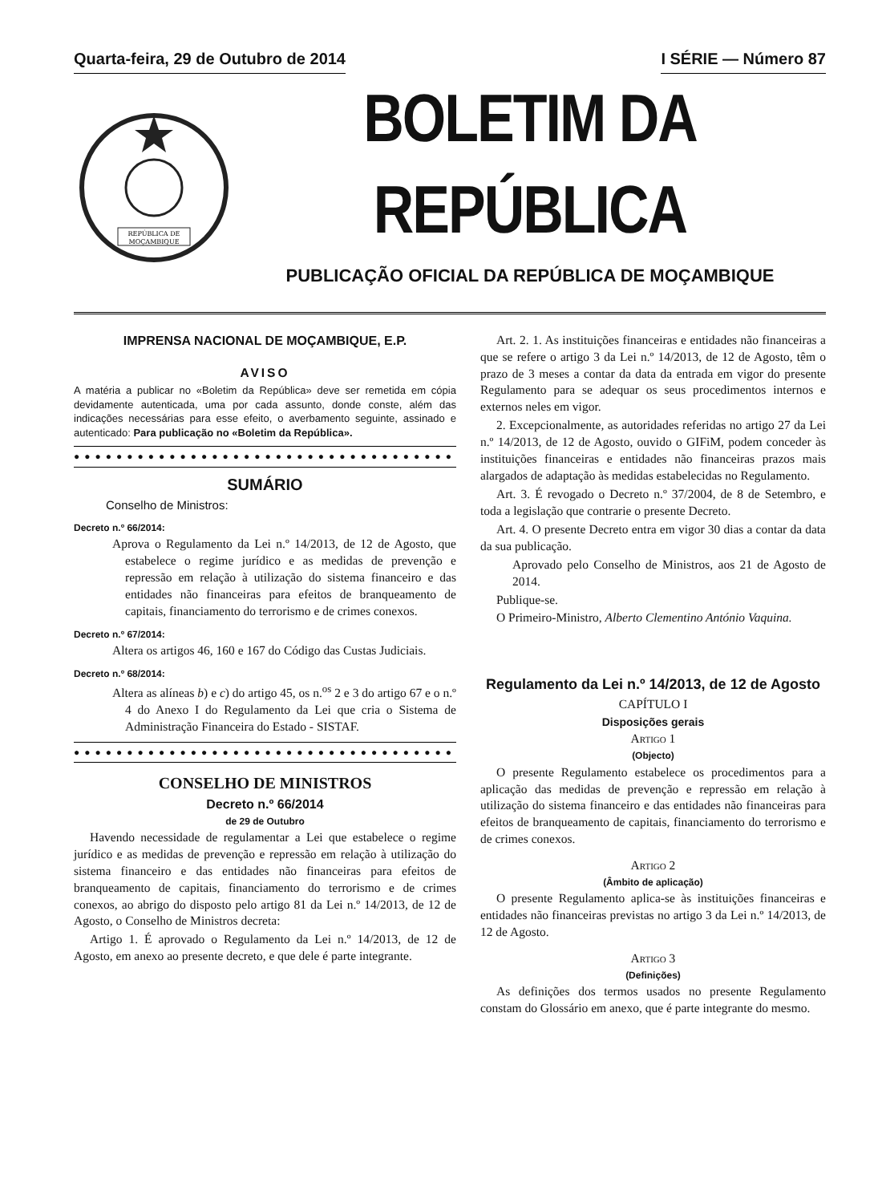Quarta-feira, 29 de Outubro de 2014
I SÉRIE — Número 87
REPÚBLICA DE
MOÇAMBIQUE
BOLETIM DA REPÚBLICA
PUBLICAÇÃO OFICIAL DA REPÚBLICA DE MOÇAMBIQUE
IMPRENSA NACIONAL DE MOÇAMBIQUE, E.P.
AVISO
A matéria a publicar no «Boletim da República» deve ser remetida em cópia devidamente autenticada, uma por cada assunto, donde conste, além das indicações necessárias para esse efeito, o averbamento seguinte, assinado e autenticado: Para publicação no «Boletim da República».
●●●●●●●●●●●●●●●●●●●●●●●●●●●●●●●●●●●●
SUMÁRIO
Conselho de Ministros:
Decreto n.º 66/2014:
Aprova o Regulamento da Lei n.º 14/2013, de 12 de Agosto, que estabelece o regime jurídico e as medidas de prevenção e repressão em relação à utilização do sistema financeiro e das entidades não financeiras para efeitos de branqueamento de capitais, financiamento do terrorismo e de crimes conexos.
Decreto n.º 67/2014:
Altera os artigos 46, 160 e 167 do Código das Custas Judiciais.
Decreto n.º 68/2014:
Altera as alíneas b) e c) do artigo 45, os n.<sup>os</sup> 2 e 3 do artigo 67 e o n.º 4 do Anexo I do Regulamento da Lei que cria o Sistema de Administração Financeira do Estado - SISTAF.
●●●●●●●●●●●●●●●●●●●●●●●●●●●●●●●●●●●●
CONSELHO DE MINISTROS
Decreto n.º 66/2014
de 29 de Outubro
Havendo necessidade de regulamentar a Lei que estabelece o regime jurídico e as medidas de prevenção e repressão em relação à utilização do sistema financeiro e das entidades não financeiras para efeitos de branqueamento de capitais, financiamento do terrorismo e de crimes conexos, ao abrigo do disposto pelo artigo 81 da Lei n.º 14/2013, de 12 de Agosto, o Conselho de Ministros decreta:
Artigo 1. É aprovado o Regulamento da Lei n.º 14/2013, de 12 de Agosto, em anexo ao presente decreto, e que dele é parte integrante.
Art. 2. 1. As instituições financeiras e entidades não financeiras a que se refere o artigo 3 da Lei n.º 14/2013, de 12 de Agosto, têm o prazo de 3 meses a contar da data da entrada em vigor do presente Regulamento para se adequar os seus procedimentos internos e externos neles em vigor.
2. Excepcionalmente, as autoridades referidas no artigo 27 da Lei n.º 14/2013, de 12 de Agosto, ouvido o GIFiM, podem conceder às instituições financeiras e entidades não financeiras prazos mais alargados de adaptação às medidas estabelecidas no Regulamento.
Art. 3. É revogado o Decreto n.º 37/2004, de 8 de Setembro, e toda a legislação que contrarie o presente Decreto.
Art. 4. O presente Decreto entra em vigor 30 dias a contar da data da sua publicação.
Aprovado pelo Conselho de Ministros, aos 21 de Agosto de 2014.
Publique-se.
O Primeiro-Ministro, Alberto Clementino António Vaquina.
Regulamento da Lei n.º 14/2013, de 12 de Agosto
CAPÍTULO I
Disposições gerais
Artigo 1
(Objecto)
O presente Regulamento estabelece os procedimentos para a aplicação das medidas de prevenção e repressão em relação à utilização do sistema financeiro e das entidades não financeiras para efeitos de branqueamento de capitais, financiamento do terrorismo e de crimes conexos.
Artigo 2
(Âmbito de aplicação)
O presente Regulamento aplica-se às instituições financeiras e entidades não financeiras previstas no artigo 3 da Lei n.º 14/2013, de 12 de Agosto.
Artigo 3
(Definições)
As definições dos termos usados no presente Regulamento constam do Glossário em anexo, que é parte integrante do mesmo.